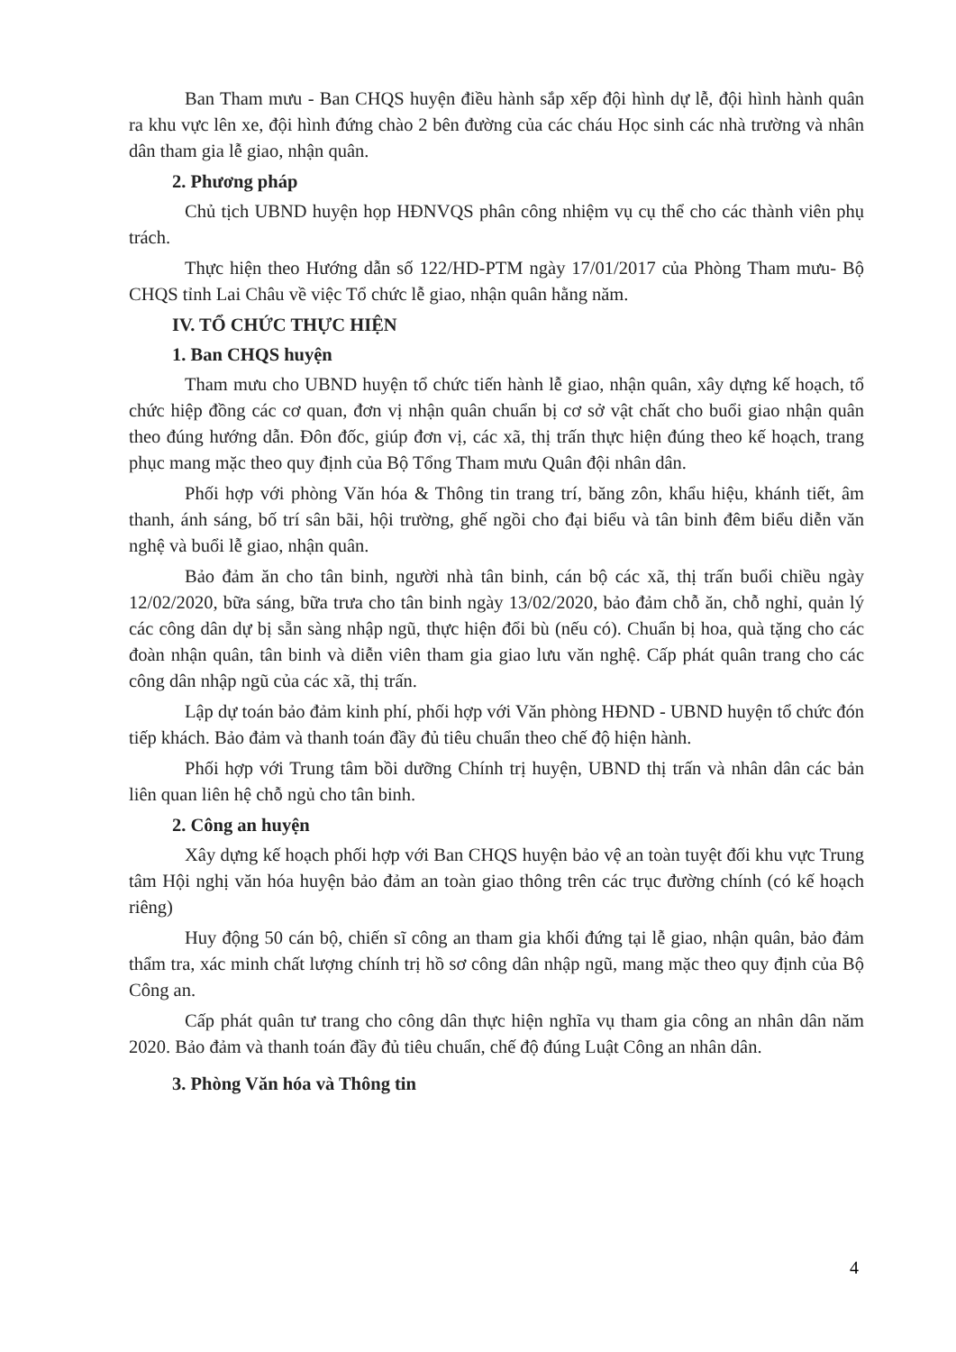Ban Tham mưu - Ban CHQS huyện điều hành sắp xếp đội hình dự lễ, đội hình hành quân ra khu vực lên xe, đội hình đứng chào 2 bên đường của các cháu Học sinh các nhà trường và nhân dân tham gia lễ giao, nhận quân.
2. Phương pháp
Chủ tịch UBND huyện họp HĐNVQS phân công nhiệm vụ cụ thể cho các thành viên phụ trách.
Thực hiện theo Hướng dẫn số 122/HD-PTM ngày 17/01/2017 của Phòng Tham mưu- Bộ CHQS tỉnh Lai Châu về việc Tổ chức lễ giao, nhận quân hằng năm.
IV. TỔ CHỨC THỰC HIỆN
1. Ban CHQS huyện
Tham mưu cho UBND huyện tổ chức tiến hành lễ giao, nhận quân, xây dựng kế hoạch, tổ chức hiệp đồng các cơ quan, đơn vị nhận quân chuẩn bị cơ sở vật chất cho buổi giao nhận quân theo đúng hướng dẫn. Đôn đốc, giúp đơn vị, các xã, thị trấn thực hiện đúng theo kế hoạch, trang phục mang mặc theo quy định của Bộ Tổng Tham mưu Quân đội nhân dân.
Phối hợp với phòng Văn hóa & Thông tin trang trí, băng zôn, khẩu hiệu, khánh tiết, âm thanh, ánh sáng, bố trí sân bãi, hội trường, ghế ngồi cho đại biểu và tân binh đêm biểu diễn văn nghệ và buổi lễ giao, nhận quân.
Bảo đảm ăn cho tân binh, người nhà tân binh, cán bộ các xã, thị trấn buổi chiều ngày 12/02/2020, bữa sáng, bữa trưa cho tân binh ngày 13/02/2020, bảo đảm chỗ ăn, chỗ nghỉ, quản lý các công dân dự bị sẵn sàng nhập ngũ, thực hiện đổi bù (nếu có). Chuẩn bị hoa, quà tặng cho các đoàn nhận quân, tân binh và diễn viên tham gia giao lưu văn nghệ. Cấp phát quân trang cho các công dân nhập ngũ của các xã, thị trấn.
Lập dự toán bảo đảm kinh phí, phối hợp với Văn phòng HĐND - UBND huyện tổ chức đón tiếp khách. Bảo đảm và thanh toán đầy đủ tiêu chuẩn theo chế độ hiện hành.
Phối hợp với Trung tâm bồi dưỡng Chính trị huyện, UBND thị trấn và nhân dân các bản liên quan liên hệ chỗ ngủ cho tân binh.
2. Công an huyện
Xây dựng kế hoạch phối hợp với Ban CHQS huyện bảo vệ an toàn tuyệt đối khu vực Trung tâm Hội nghị văn hóa huyện bảo đảm an toàn giao thông trên các trục đường chính (có kế hoạch riêng)
Huy động 50 cán bộ, chiến sĩ công an tham gia khối đứng tại lễ giao, nhận quân, bảo đảm thẩm tra, xác minh chất lượng chính trị hồ sơ công dân nhập ngũ, mang mặc theo quy định của Bộ Công an.
Cấp phát quân tư trang cho công dân thực hiện nghĩa vụ tham gia công an nhân dân năm 2020. Bảo đảm và thanh toán đầy đủ tiêu chuẩn, chế độ đúng Luật Công an nhân dân.
3. Phòng Văn hóa và Thông tin
4